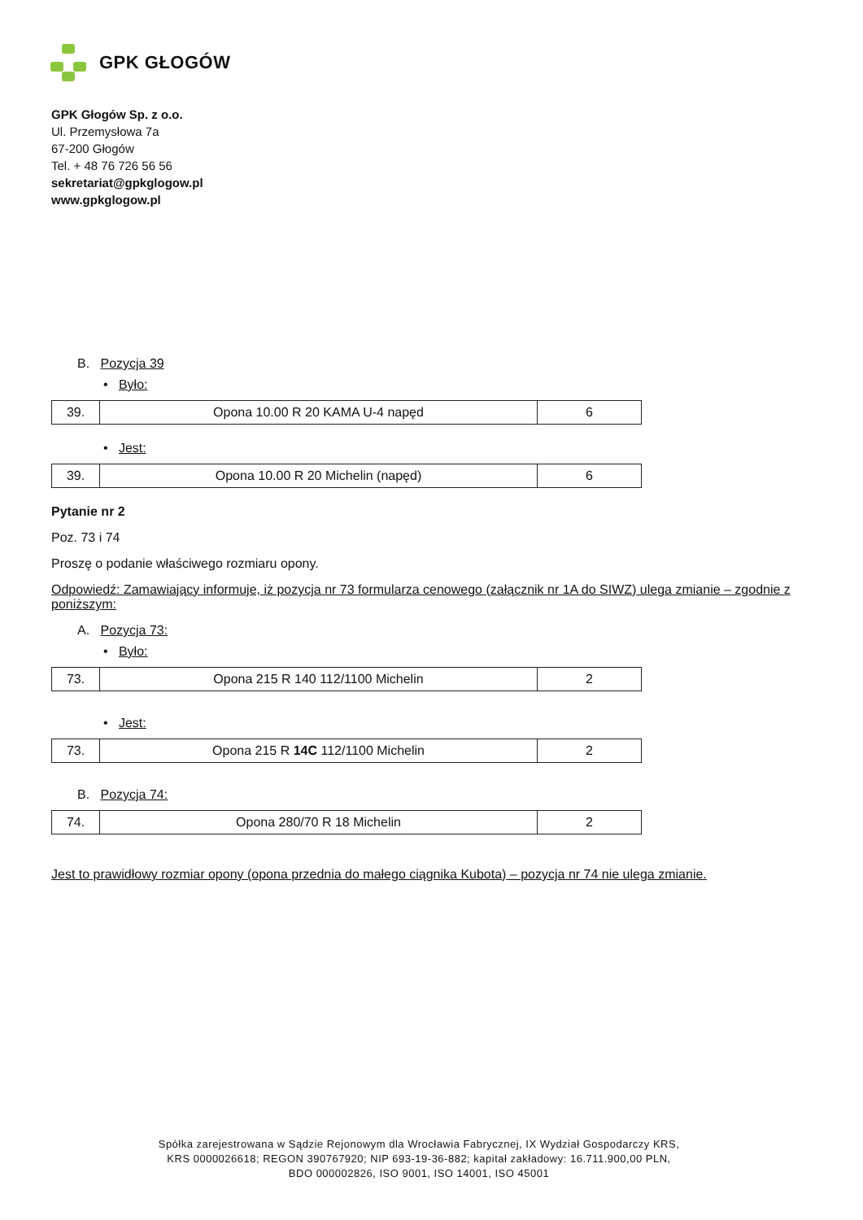GPK GŁOGÓW
GPK Głogów Sp. z o.o.
Ul. Przemysłowa 7a
67-200 Głogów
Tel. + 48 76 726 56 56
sekretariat@gpkglogow.pl
www.gpkglogow.pl
B. Pozycja 39
• Było:
| 39. | Opona 10.00 R 20 KAMA U-4 napęd | 6 |
• Jest:
| 39. | Opona 10.00 R 20 Michelin (napęd) | 6 |
Pytanie nr 2
Poz. 73 i 74
Proszę o podanie właściwego rozmiaru opony.
Odpowiedź: Zamawiający informuje, iż pozycja nr 73 formularza cenowego (załącznik nr 1A do SIWZ) ulega zmianie – zgodnie z poniższym:
A. Pozycja 73:
• Było:
| 73. | Opona 215 R 140 112/1100 Michelin | 2 |
• Jest:
| 73. | Opona 215 R 14C 112/1100 Michelin | 2 |
B. Pozycja 74:
| 74. | Opona 280/70 R 18 Michelin | 2 |
Jest to prawidłowy rozmiar opony (opona przednia do małego ciągnika Kubota) – pozycja nr 74 nie ulega zmianie.
Spółka zarejestrowana w Sądzie Rejonowym dla Wrocławia Fabrycznej, IX Wydział Gospodarczy KRS,
KRS 0000026618; REGON 390767920; NIP 693-19-36-882; kapitał zakładowy: 16.711.900,00 PLN,
BDO 000002826, ISO 9001, ISO 14001, ISO 45001